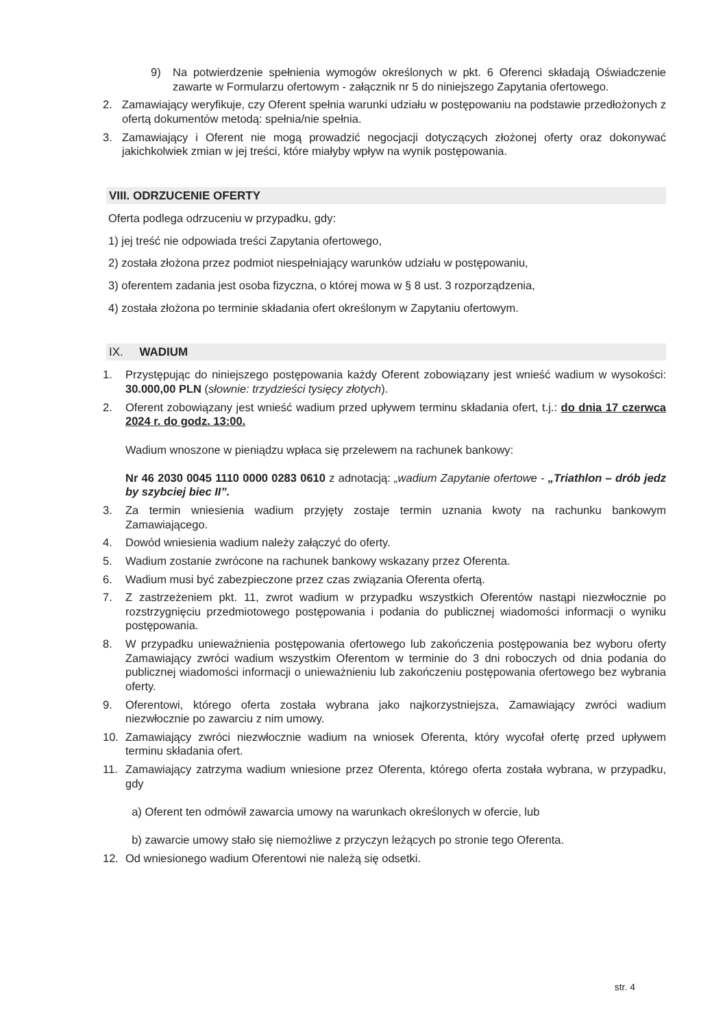9) Na potwierdzenie spełnienia wymogów określonych w pkt. 6 Oferenci składają Oświadczenie zawarte w Formularzu ofertowym - załącznik nr 5 do niniejszego Zapytania ofertowego.
2. Zamawiający weryfikuje, czy Oferent spełnia warunki udziału w postępowaniu na podstawie przedłożonych z ofertą dokumentów metodą: spełnia/nie spełnia.
3. Zamawiający i Oferent nie mogą prowadzić negocjacji dotyczących złożonej oferty oraz dokonywać jakichkolwiek zmian w jej treści, które miałyby wpływ na wynik postępowania.
VIII. ODRZUCENIE OFERTY
Oferta podlega odrzuceniu w przypadku, gdy:
1) jej treść nie odpowiada treści Zapytania ofertowego,
2) została złożona przez podmiot niespełniający warunków udziału w postępowaniu,
3) oferentem zadania jest osoba fizyczna, o której mowa w § 8 ust. 3 rozporządzenia,
4) została złożona po terminie składania ofert określonym w Zapytaniu ofertowym.
IX. WADIUM
1. Przystępując do niniejszego postępowania każdy Oferent zobowiązany jest wnieść wadium w wysokości: 30.000,00 PLN (słownie: trzydzieści tysięcy złotych).
2. Oferent zobowiązany jest wnieść wadium przed upływem terminu składania ofert, t.j.: do dnia 17 czerwca 2024 r. do godz. 13:00.
Wadium wnoszone w pieniądzu wpłaca się przelewem na rachunek bankowy:
Nr 46 2030 0045 1110 0000 0283 0610 z adnotacją: „wadium Zapytanie ofertowe - „Triathlon – drób jedz by szybciej biec II”.
3. Za termin wniesienia wadium przyjęty zostaje termin uznania kwoty na rachunku bankowym Zamawiającego.
4. Dowód wniesienia wadium należy załączyć do oferty.
5. Wadium zostanie zwrócone na rachunek bankowy wskazany przez Oferenta.
6. Wadium musi być zabezpieczone przez czas związania Oferenta ofertą.
7. Z zastrzeżeniem pkt. 11, zwrot wadium w przypadku wszystkich Oferentów nastąpi niezwłocznie po rozstrzygnięciu przedmiotowego postępowania i podania do publicznej wiadomości informacji o wyniku postępowania.
8. W przypadku unieważnienia postępowania ofertowego lub zakończenia postępowania bez wyboru oferty Zamawiający zwróci wadium wszystkim Oferentom w terminie do 3 dni roboczych od dnia podania do publicznej wiadomości informacji o unieważnieniu lub zakończeniu postępowania ofertowego bez wybrania oferty.
9. Oferentowi, którego oferta została wybrana jako najkorzystniejsza, Zamawiający zwróci wadium niezwłocznie po zawarciu z nim umowy.
10. Zamawiający zwróci niezwłocznie wadium na wniosek Oferenta, który wycofał ofertę przed upływem terminu składania ofert.
11. Zamawiający zatrzyma wadium wniesione przez Oferenta, którego oferta została wybrana, w przypadku, gdy
a) Oferent ten odmówił zawarcia umowy na warunkach określonych w ofercie, lub
b) zawarcie umowy stało się niemożliwe z przyczyn leżących po stronie tego Oferenta.
12. Od wniesionego wadium Oferentowi nie należą się odsetki.
str. 4